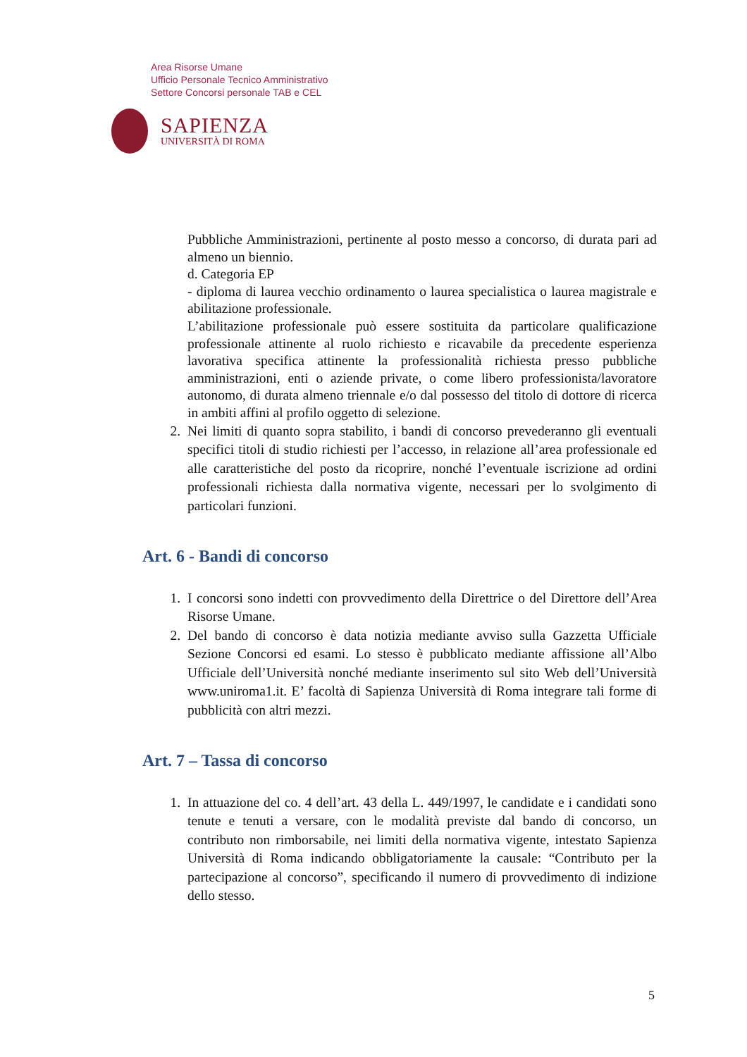Area Risorse Umane
Ufficio Personale Tecnico Amministrativo
Settore Concorsi personale TAB e CEL
SAPIENZA
UNIVERSITÀ DI ROMA
Pubbliche Amministrazioni, pertinente al posto messo a concorso, di durata pari ad almeno un biennio.
d. Categoria EP
- diploma di laurea vecchio ordinamento o laurea specialistica o laurea magistrale e abilitazione professionale.
L’abilitazione professionale può essere sostituita da particolare qualificazione professionale attinente al ruolo richiesto e ricavabile da precedente esperienza lavorativa specifica attinente la professionalità richiesta presso pubbliche amministrazioni, enti o aziende private, o come libero professionista/lavoratore autonomo, di durata almeno triennale e/o dal possesso del titolo di dottore di ricerca in ambiti affini al profilo oggetto di selezione.
2. Nei limiti di quanto sopra stabilito, i bandi di concorso prevederanno gli eventuali specifici titoli di studio richiesti per l’accesso, in relazione all’area professionale ed alle caratteristiche del posto da ricoprire, nonché l’eventuale iscrizione ad ordini professionali richiesta dalla normativa vigente, necessari per lo svolgimento di particolari funzioni.
Art. 6 - Bandi di concorso
1. I concorsi sono indetti con provvedimento della Direttrice o del Direttore dell’Area Risorse Umane.
2. Del bando di concorso è data notizia mediante avviso sulla Gazzetta Ufficiale Sezione Concorsi ed esami. Lo stesso è pubblicato mediante affissione all’Albo Ufficiale dell’Università nonché mediante inserimento sul sito Web dell’Università www.uniroma1.it. E’ facoltà di Sapienza Università di Roma integrare tali forme di pubblicità con altri mezzi.
Art. 7 – Tassa di concorso
1. In attuazione del co. 4 dell’art. 43 della L. 449/1997, le candidate e i candidati sono tenute e tenuti a versare, con le modalità previste dal bando di concorso, un contributo non rimborsabile, nei limiti della normativa vigente, intestato Sapienza Università di Roma indicando obbligatoriamente la causale: “Contributo per la partecipazione al concorso”, specificando il numero di provvedimento di indizione dello stesso.
5